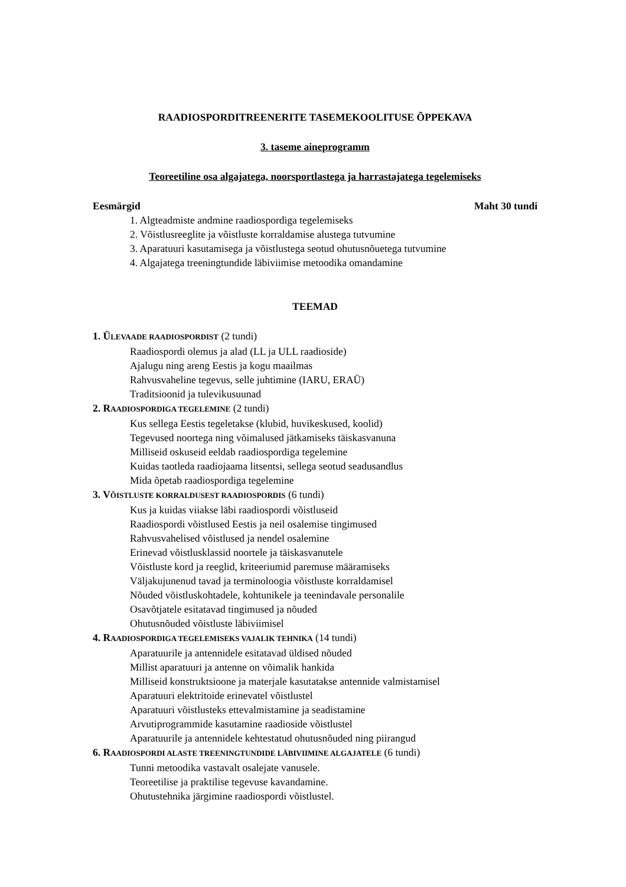RAADIOSPORDITREENERITE TASEMEKOOLITUSE ÕPPEKAVA
3. taseme aineprogramm
Teoreetiline osa algajatega, noorsportlastega ja harrastajatega tegelemiseks
Eesmärgid Maht 30 tundi
1. Algteadmiste andmine raadiospordiga tegelemiseks
2. Võistlusreeglite ja võistluste korraldamise alustega tutvumine
3. Aparatuuri kasutamisega ja võistlustega seotud ohutusnõuetega tutvumine
4. Algajatega treeningtundide läbiviimise metoodika omandamine
TEEMAD
1. ÜLEVAADE RAADIOSPORDIST (2 tundi)
Raadiospordi olemus ja alad (LL ja ULL raadioside)
Ajalugu ning areng Eestis ja kogu maailmas
Rahvusvaheline tegevus, selle juhtimine (IARU, ERAÜ)
Traditsioonid ja tulevikusuunad
2. RAADIOSPORDIGA TEGELEMINE (2 tundi)
Kus sellega Eestis tegeletakse (klubid, huvikeskused, koolid)
Tegevused noortega ning võimalused jätkamiseks täiskasvanuna
Milliseid oskuseid eeldab raadiospordiga tegelemine
Kuidas taotleda raadiojaama litsentsi, sellega seotud seadusandlus
Mida õpetab raadiospordiga tegelemine
3. VÕISTLUSTE KORRALDUSEST RAADIOSPORDIS (6 tundi)
Kus ja kuidas viiakse läbi raadiospordi võistluseid
Raadiospordi võistlused Eestis ja neil osalemise tingimused
Rahvusvahelised võistlused ja nendel osalemine
Erinevad võistlusklassid noortele ja täiskasvanutele
Võistluste kord ja reeglid, kriteeriumid paremuse määramiseks
Väljakujunenud tavad ja terminoloogia võistluste korraldamisel
Nõuded võistluskohtadele, kohtunikele ja teenindavale personalile
Osavõtjatele esitatavad tingimused ja nõuded
Ohutusnõuded võistluste läbiviimisel
4. RAADIOSPORDIGA TEGELEMISEKS VAJALIK TEHNIKA (14 tundi)
Aparatuurile ja antennidele esitatavad üldised nõuded
Millist aparatuuri ja antenne on võimalik hankida
Milliseid konstruktsioone ja materjale kasutatakse antennide valmistamisel
Aparatuuri elektritoide erinevatel võistlustel
Aparatuuri võistlusteks ettevalmistamine ja seadistamine
Arvutiprogrammide kasutamine raadioside võistlustel
Aparatuurile ja antennidele kehtestatud ohutusnõuded ning piirangud
6. RAADIOSPORDI ALASTE TREENINGTUNDIDE LÄBIVIIMINE ALGAJATELE (6 tundi)
Tunni metoodika vastavalt osalejate vanusele.
Teoreetilise ja praktilise tegevuse kavandamine.
Ohutustehnika järgimine raadiospordi võistlustel.